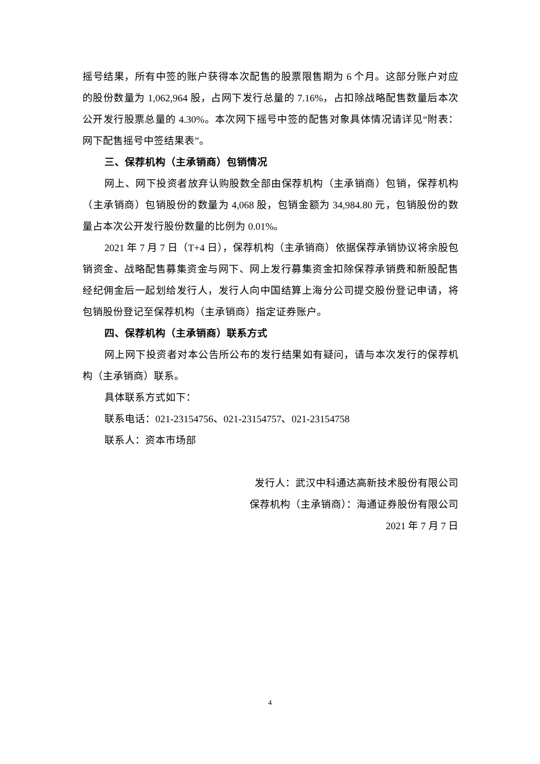摇号结果，所有中签的账户获得本次配售的股票限售期为 6 个月。这部分账户对应的股份数量为 1,062,964 股，占网下发行总量的 7.16%，占扣除战略配售数量后本次公开发行股票总量的 4.30%。本次网下摇号中签的配售对象具体情况请详见“附表：网下配售摇号中签结果表”。
三、保荐机构（主承销商）包销情况
网上、网下投资者放弃认购股数全部由保荐机构（主承销商）包销，保荐机构（主承销商）包销股份的数量为 4,068 股，包销金额为 34,984.80 元，包销股份的数量占本次公开发行股份数量的比例为 0.01%。
2021 年 7 月 7 日（T+4 日），保荐机构（主承销商）依据保荐承销协议将余股包销资金、战略配售募集资金与网下、网上发行募集资金扣除保荐承销费和新股配售经纪佣金后一起划给发行人，发行人向中国结算上海分公司提交股份登记申请，将包销股份登记至保荐机构（主承销商）指定证券账户。
四、保荐机构（主承销商）联系方式
网上网下投资者对本公告所公布的发行结果如有疑问，请与本次发行的保荐机构（主承销商）联系。
具体联系方式如下：
联系电话：021-23154756、021-23154757、021-23154758
联系人：资本市场部
发行人：武汉中科通达高新技术股份有限公司
保荐机构（主承销商）：海通证券股份有限公司
2021 年 7 月 7 日
4